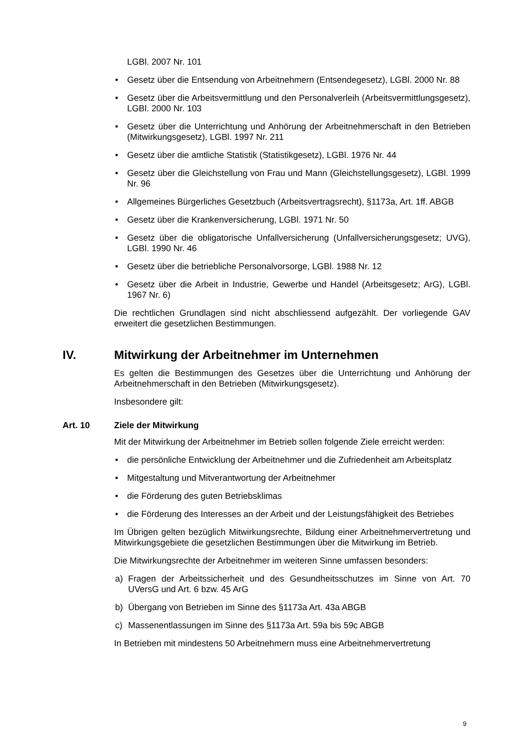LGBl. 2007 Nr. 101
• Gesetz über die Entsendung von Arbeitnehmern (Entsendegesetz), LGBl. 2000 Nr. 88
• Gesetz über die Arbeitsvermittlung und den Personalverleih (Arbeitsvermitt­lungsgesetz), LGBl. 2000 Nr. 103
• Gesetz über die Unterrichtung und Anhörung der Arbeitnehmerschaft in den Betrieben (Mitwirkungsgesetz), LGBl. 1997 Nr. 211
• Gesetz über die amtliche Statistik (Statistikgesetz), LGBl. 1976 Nr. 44
• Gesetz über die Gleichstellung von Frau und Mann (Gleichstellungsgesetz), LGBl. 1999 Nr. 96
• Allgemeines Bürgerliches Gesetzbuch (Arbeitsvertragsrecht), §1173a, Art. 1ff. ABGB
• Gesetz über die Krankenversicherung, LGBl. 1971 Nr. 50
• Gesetz über die obligatorische Unfallversicherung (Unfallversicherungsgesetz; UVG), LGBl. 1990 Nr. 46
• Gesetz über die betriebliche Personalvorsorge, LGBl. 1988 Nr. 12
• Gesetz über die Arbeit in Industrie, Gewerbe und Handel (Arbeitsgesetz; ArG), LGBl. 1967 Nr. 6)
Die rechtlichen Grundlagen sind nicht abschliessend aufgezählt. Der vorliegende GAV erweitert die gesetzlichen Bestimmungen.
IV. Mitwirkung der Arbeitnehmer im Unternehmen
Es gelten die Bestimmungen des Gesetzes über die Unterrichtung und Anhörung der Arbeitnehmerschaft in den Betrieben (Mitwirkungsgesetz).
Insbesondere gilt:
Art. 10 Ziele der Mitwirkung
Mit der Mitwirkung der Arbeitnehmer im Betrieb sollen folgende Ziele erreicht wer­den:
• die persönliche Entwicklung der Arbeitnehmer und die Zufriedenheit am Arbeits­platz
• Mitgestaltung und Mitverantwortung der Arbeitnehmer
• die Förderung des guten Betriebsklimas
• die Förderung des Interesses an der Arbeit und der Leistungsfähigkeit des Be­triebes
Im Übrigen gelten bezüglich Mitwirkungsrechte, Bildung einer Arbeitnehmervertre­tung und Mitwirkungsgebiete die gesetzlichen Bestimmungen über die Mitwirkung im Betrieb.
Die Mitwirkungsrechte der Arbeitnehmer im weiteren Sinne umfassen besonders:
a) Fragen der Arbeitssicherheit und des Gesundheitsschutzes im Sinne von Art. 70 UVersG und Art. 6 bzw. 45 ArG
b) Übergang von Betrieben im Sinne des §1173a Art. 43a ABGB
c) Massenentlassungen im Sinne des §1173a Art. 59a bis 59c ABGB
In Betrieben mit mindestens 50 Arbeitnehmern muss eine Arbeitnehmervertretung
9